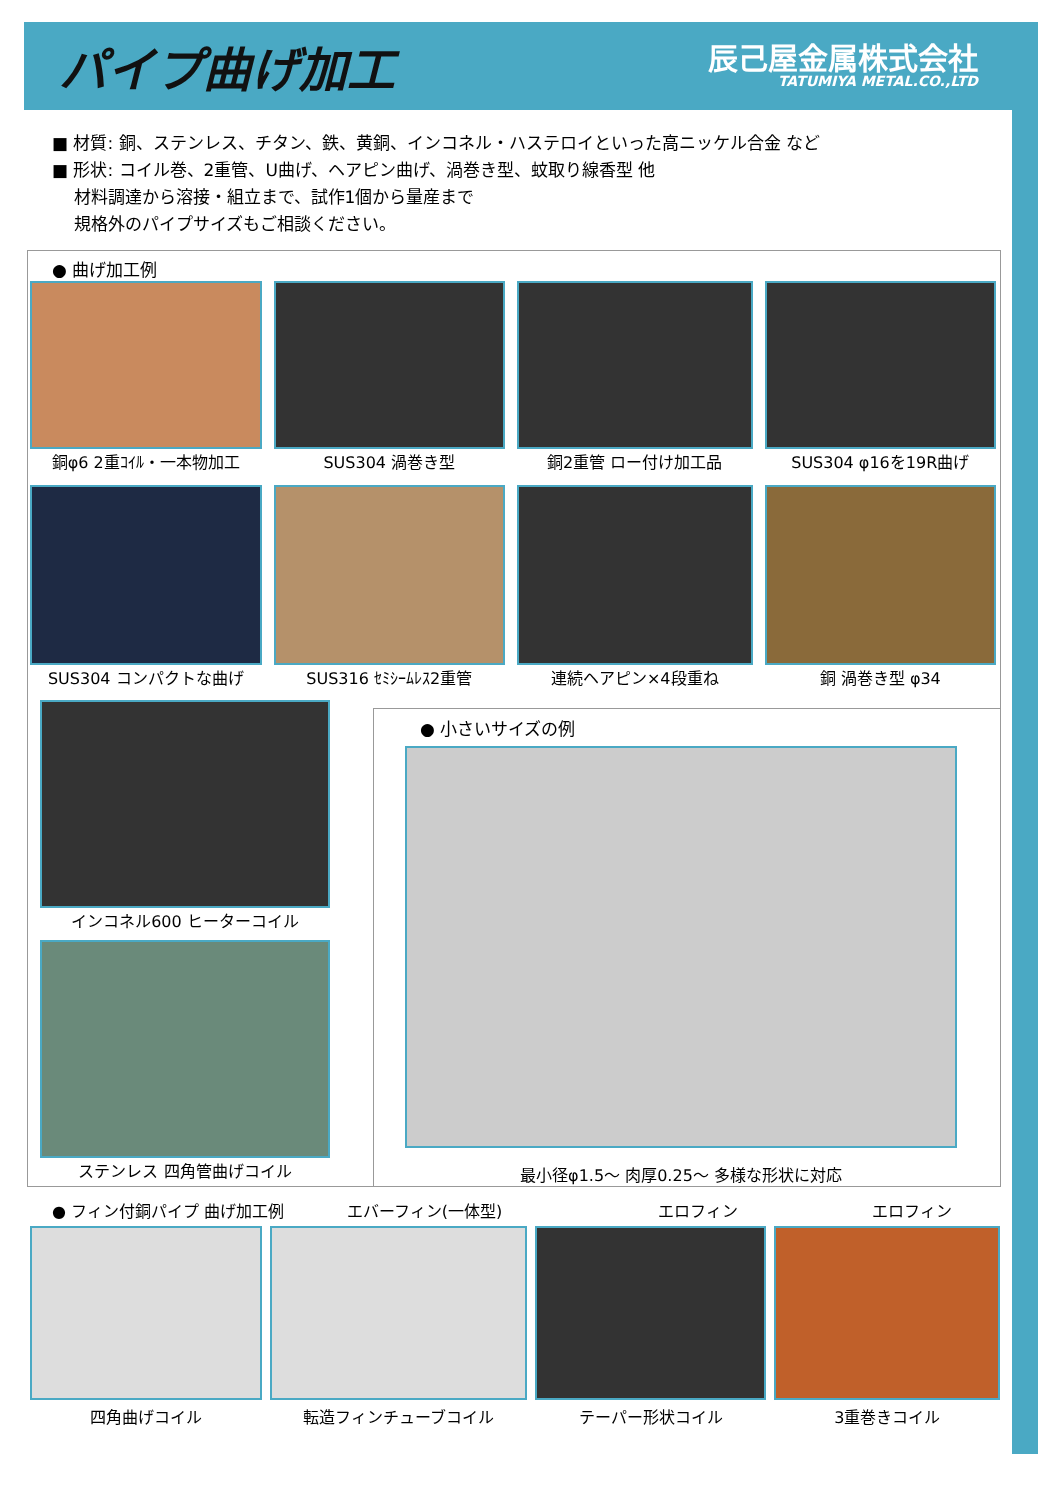パイプ曲げ加工
辰己屋金属株式会社
TATUMIYA METAL.CO.,LTD
■ 材質: 銅、ステンレス、チタン、鉄、黄銅、インコネル・ハステロイといった高ニッケル合金 など
■ 形状: コイル巻、2重管、U曲げ、ヘアピン曲げ、渦巻き型、蚊取り線香型 他
材料調達から溶接・組立まで、試作1個から量産まで
規格外のパイプサイズもご相談ください。
● 曲げ加工例
銅φ6 2重ｺｲﾙ・一本物加工 SUS304 渦巻き型 銅2重管 ロー付け加工品 SUS304 φ16を19R曲げ
SUS304 コンパクトな曲げ SUS316 ｾﾐｼｰﾑﾚｽ2重管 連続ヘアピン×4段重ね 銅 渦巻き型 φ34
インコネル600 ヒーターコイル
ステンレス 四角管曲げコイル
● 小さいサイズの例
最小径φ1.5～ 肉厚0.25～ 多様な形状に対応
● フィン付銅パイプ 曲げ加工例 エバーフィン(一体型) エロフィン エロフィン
四角曲げコイル 転造フィンチューブコイル テーパー形状コイル 3重巻きコイル